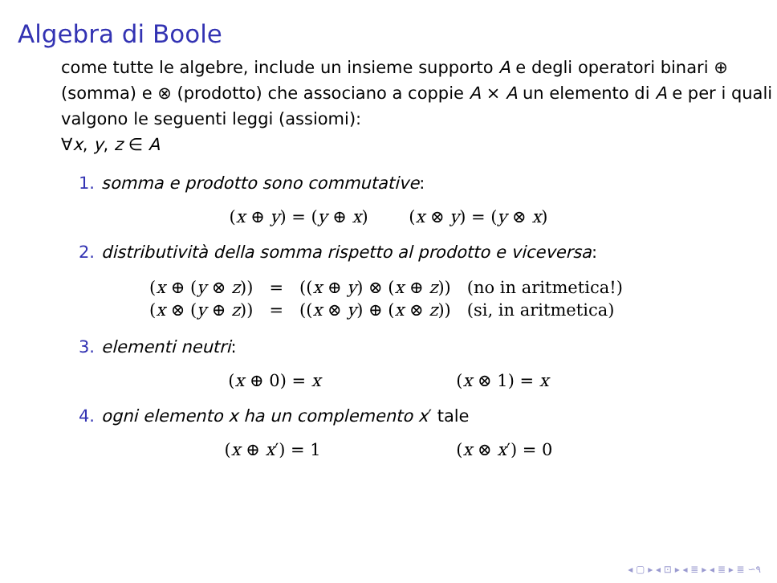Algebra di Boole
come tutte le algebre, include un insieme supporto A e degli operatori binari ⊕ (somma) e ⊗ (prodotto) che associano a coppie A × A un elemento di A e per i quali valgono le seguenti leggi (assiomi):
∀x, y, z ∈ A
1. somma e prodotto sono commutative:
(x ⊕ y) = (y ⊕ x) (x ⊗ y) = (y ⊗ x)
2. distributività della somma rispetto al prodotto e viceversa:
| ( x ⊕ ( y ⊗ z )) | = | (( x ⊕ y ) ⊗ ( x ⊕ z )) | (no in aritmetica!) |
| ( x ⊗ ( y ⊕ z )) | = | (( x ⊗ y ) ⊕ ( x ⊗ z )) | (si, in aritmetica) |
3. elementi neutri:
(x ⊕ 0) = x (x ⊗ 1) = x
4. ogni elemento x ha un complemento x′ tale
(x ⊕ x′) = 1 (x ⊗ x′) = 0
◂ ▢ ▸ ◂ ⊡ ▸ ◂ ≣ ▸ ◂ ≣ ▸ ≣ ∽۹